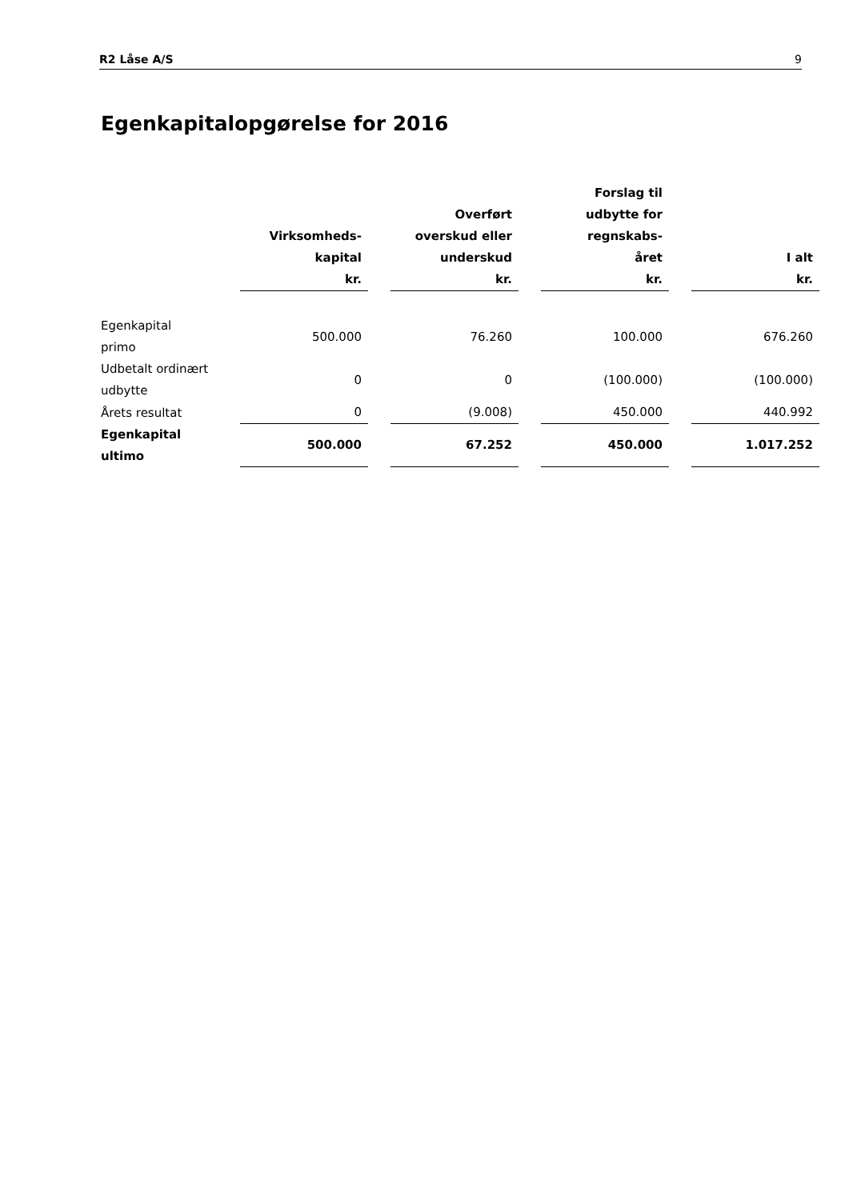R2 Låse A/S 9
Egenkapitalopgørelse for 2016
| | Virksomheds- kapital kr. | | Overført overskud eller underskud kr. | | Forslag til udbytte for regnskabs- året kr. | | I alt kr. |
| --- | --- | --- | --- | --- | --- | --- | --- |
| Egenkapital primo | 500.000 | | 76.260 | | 100.000 | | 676.260 |
| Udbetalt ordinært udbytte | 0 | | 0 | | (100.000) | | (100.000) |
| Årets resultat | 0 | | (9.008) | | 450.000 | | 440.992 |
| Egenkapital ultimo | 500.000 | | 67.252 | | 450.000 | | 1.017.252 |